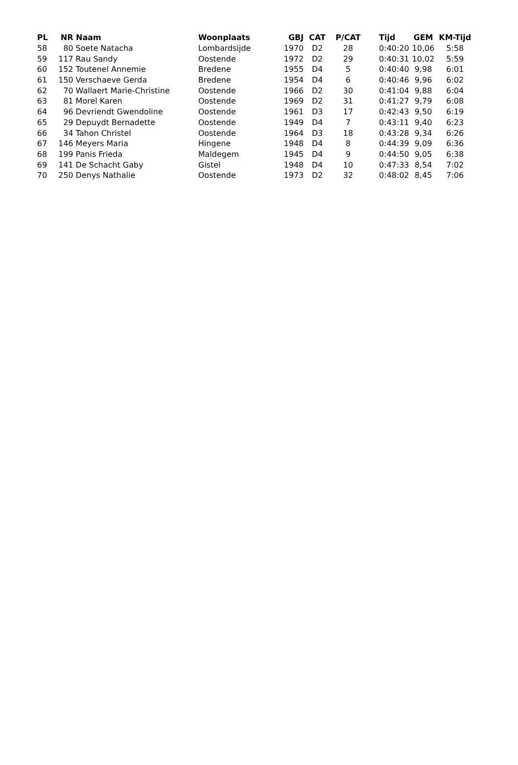| PL | NR | Naam | Woonplaats | GBJ | CAT | P/CAT | Tijd | GEM | KM-Tijd |
| --- | --- | --- | --- | --- | --- | --- | --- | --- | --- |
| 58 | 80 | Soete Natacha | Lombardsijde | 1970 | D2 | 28 | 0:40:20 | 10,06 | 5:58 |
| 59 | 117 | Rau Sandy | Oostende | 1972 | D2 | 29 | 0:40:31 | 10,02 | 5:59 |
| 60 | 152 | Toutenel Annemie | Bredene | 1955 | D4 | 5 | 0:40:40 | 9,98 | 6:01 |
| 61 | 150 | Verschaeve Gerda | Bredene | 1954 | D4 | 6 | 0:40:46 | 9,96 | 6:02 |
| 62 | 70 | Wallaert Marie-Christine | Oostende | 1966 | D2 | 30 | 0:41:04 | 9,88 | 6:04 |
| 63 | 81 | Morel Karen | Oostende | 1969 | D2 | 31 | 0:41:27 | 9,79 | 6:08 |
| 64 | 96 | Devriendt Gwendoline | Oostende | 1961 | D3 | 17 | 0:42:43 | 9,50 | 6:19 |
| 65 | 29 | Depuydt Bernadette | Oostende | 1949 | D4 | 7 | 0:43:11 | 9,40 | 6:23 |
| 66 | 34 | Tahon Christel | Oostende | 1964 | D3 | 18 | 0:43:28 | 9,34 | 6:26 |
| 67 | 146 | Meyers Maria | Hingene | 1948 | D4 | 8 | 0:44:39 | 9,09 | 6:36 |
| 68 | 199 | Panis Frieda | Maldegem | 1945 | D4 | 9 | 0:44:50 | 9,05 | 6:38 |
| 69 | 141 | De Schacht Gaby | Gistel | 1948 | D4 | 10 | 0:47:33 | 8,54 | 7:02 |
| 70 | 250 | Denys Nathalie | Oostende | 1973 | D2 | 32 | 0:48:02 | 8,45 | 7:06 |